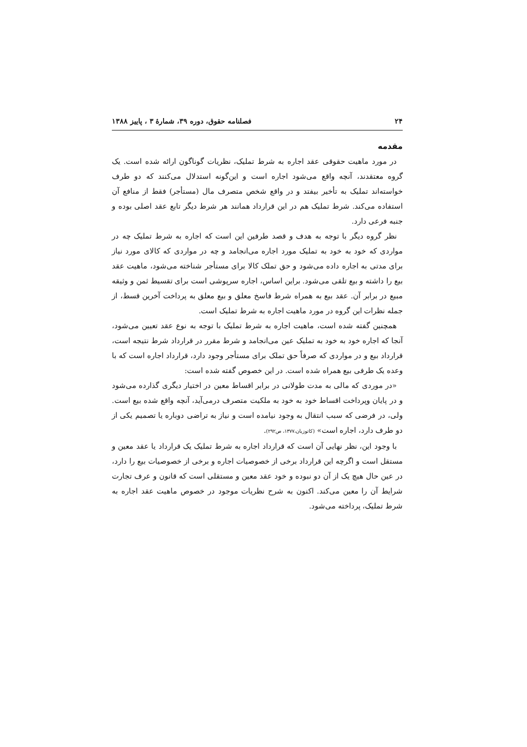۲۴ فصلنامه حقوق، دوره ۳۹، شمارهٔ ۳ ، پاییز ۱۳۸۸
مقدمه
در مورد ماهیت حقوقی عقد اجاره به شرط تملیک، نظریات گوناگون ارائه شده است. یک گروه معتقدند، آنچه واقع می‌شود اجاره است و این‌گونه استدلال می‌کنند که دو طرف خواسته‌اند تملیک به تأخیر بیفتد و در واقع شخص متصرف مال (مستأجر) فقط از منافع آن استفاده می‌کند. شرط تملیک هم در این قرارداد همانند هر شرط دیگر تابع عقد اصلی بوده و جنبه فرعی دارد.
نظر گروه دیگر با توجه به هدف و قصد طرفین این است که اجاره به شرط تملیک چه در مواردی که خود به خود به تملیک مورد اجاره می‌انجامد و چه در مواردی که کالای مورد نیاز برای مدتی به اجاره داده می‌شود و حق تملک کالا برای مستأجر شناخته می‌شود، ماهیت عقد بیع را داشته و بیع تلقی می‌شود. براین اساس، اجاره سرپوشی است برای تقسیط ثمن و وثیقه مبیع در برابر آن. عقد بیع به همراه شرط فاسخ معلق و بیع معلق به پرداخت آخرین قسط، از جمله نظرات این گروه در مورد ماهیت اجاره به شرط تملیک است.
همچنین گفته شده است، ماهیت اجاره به شرط تملیک با توجه به نوع عقد تعیین می‌شود، آنجا که اجاره خود به خود به تملیک عین می‌انجامد و شرط مقرر در قرارداد شرط نتیجه است، قرارداد بیع و در مواردی که صرفاً حق تملک برای مستأجر وجود دارد، قرارداد اجاره است که با وعده یک طرفی بیع همراه شده است. در این خصوص گفته شده است:
«در موردی که مالی به مدت طولانی در برابر اقساط معین در اختیار دیگری گذارده می‌شود و در پایان وپرداخت اقساط خود به خود به ملکیت متصرف درمی‌آید، آنچه واقع شده بیع است. ولی، در فرضی که سبب انتقال به وجود نیامده است و نیاز به تراضی دوباره یا تصمیم یکی از دو طرف دارد، اجاره است» (کاتوزیان،۱۳۷۷، ص۲۹۲).
با وجود این، نظر نهایی آن است که قرارداد اجاره به شرط تملیک یک قرارداد یا عقد معین و مستقل است و اگرچه این قرارداد برخی از خصوصیات اجاره و برخی از خصوصیات بیع را دارد، در عین حال هیچ یک از آن دو نبوده و خود عقد معین و مستقلی است که قانون و عرف تجارت شرایط آن را معین می‌کند. اکنون به شرح نظریات موجود در خصوص ماهیت عقد اجاره به شرط تملیک، پرداخته می‌شود.